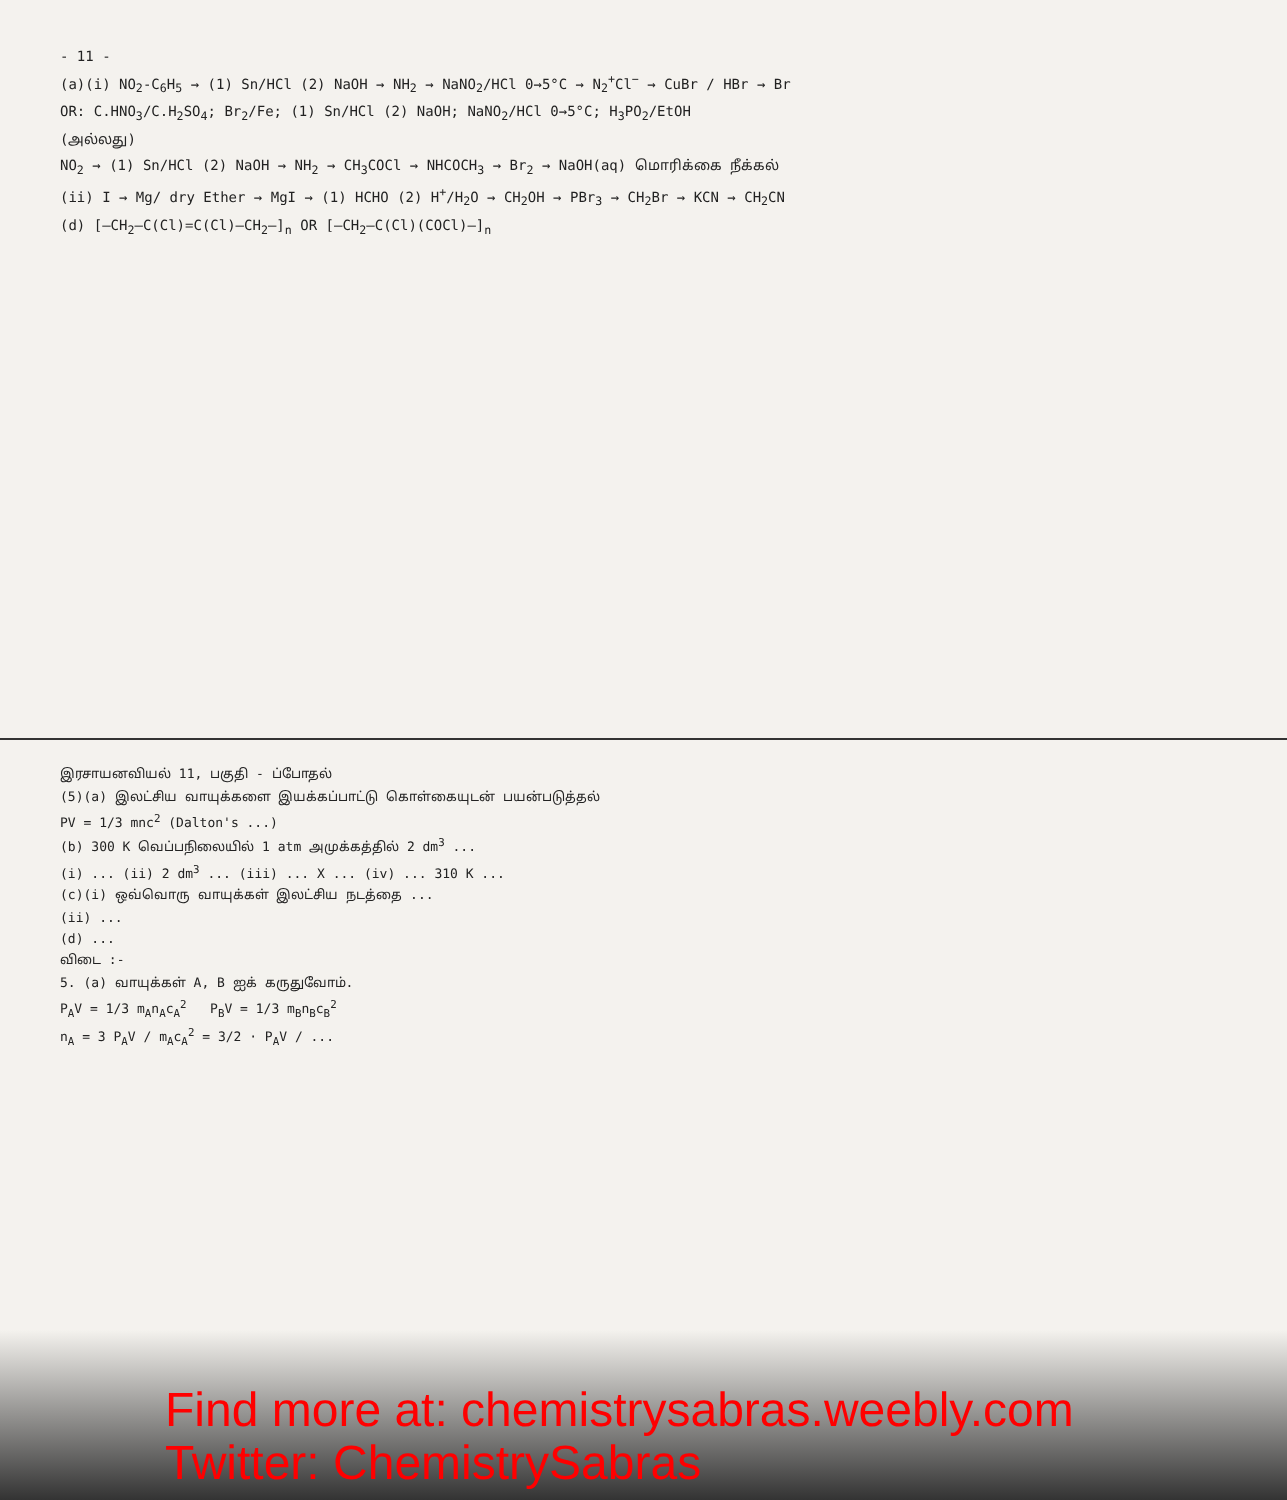- 11 -
(a)(i) NO<sub>2</sub>-C<sub>6</sub>H<sub>5</sub> → (1) Sn/HCl (2) NaOH → NH<sub>2</sub> → NaNO<sub>2</sub>/HCl 0→5°C → N<sub>2</sub><sup>+</sup>Cl<sup>−</sup> → CuBr / HBr → Br
OR: C.HNO<sub>3</sub>/C.H<sub>2</sub>SO<sub>4</sub>; Br<sub>2</sub>/Fe; (1) Sn/HCl (2) NaOH; NaNO<sub>2</sub>/HCl 0→5°C; H<sub>3</sub>PO<sub>2</sub>/EtOH
(அல்லது)
NO<sub>2</sub> → (1) Sn/HCl (2) NaOH → NH<sub>2</sub> → CH<sub>3</sub>COCl → NHCOCH<sub>3</sub> → Br<sub>2</sub> → NaOH(aq) மொரிக்கை நீக்கல்
(ii) I → Mg/ dry Ether → MgI → (1) HCHO (2) H<sup>+</sup>/H<sub>2</sub>O → CH<sub>2</sub>OH → PBr<sub>3</sub> → CH<sub>2</sub>Br → KCN → CH<sub>2</sub>CN
(d) [–CH<sub>2</sub>–C(Cl)=C(Cl)–CH<sub>2</sub>–]<sub>n</sub> OR [–CH<sub>2</sub>–C(Cl)(COCl)–]<sub>n</sub>
இரசாயனவியல் 11, பகுதி - ப்போதல்
(5)(a) இலட்சிய வாயுக்களை இயக்கப்பாட்டு கொள்கையுடன் பயன்படுத்தல்
PV = 1/3 mnc<sup>2</sup> (Dalton's ...)
(b) 300 K வெப்பநிலையில் 1 atm அமுக்கத்தில் 2 dm<sup>3</sup> ...
(i) ... (ii) 2 dm<sup>3</sup> ... (iii) ... X ... (iv) ... 310 K ...
(c)(i) ஒவ்வொரு வாயுக்கள் இலட்சிய நடத்தை ...
(ii) ...
(d) ...
விடை :-
5. (a) வாயுக்கள் A, B ஐக் கருதுவோம்.
P<sub>A</sub>V = 1/3 m<sub>A</sub>n<sub>A</sub>c<sub>A</sub><sup>2</sup> P<sub>B</sub>V = 1/3 m<sub>B</sub>n<sub>B</sub>c<sub>B</sub><sup>2</sup>
n<sub>A</sub> = 3 P<sub>A</sub>V / m<sub>A</sub>c<sub>A</sub><sup>2</sup> = 3/2 · P<sub>A</sub>V / ...
Find more at: chemistrysabras.weebly.com
Twitter: ChemistrySabras